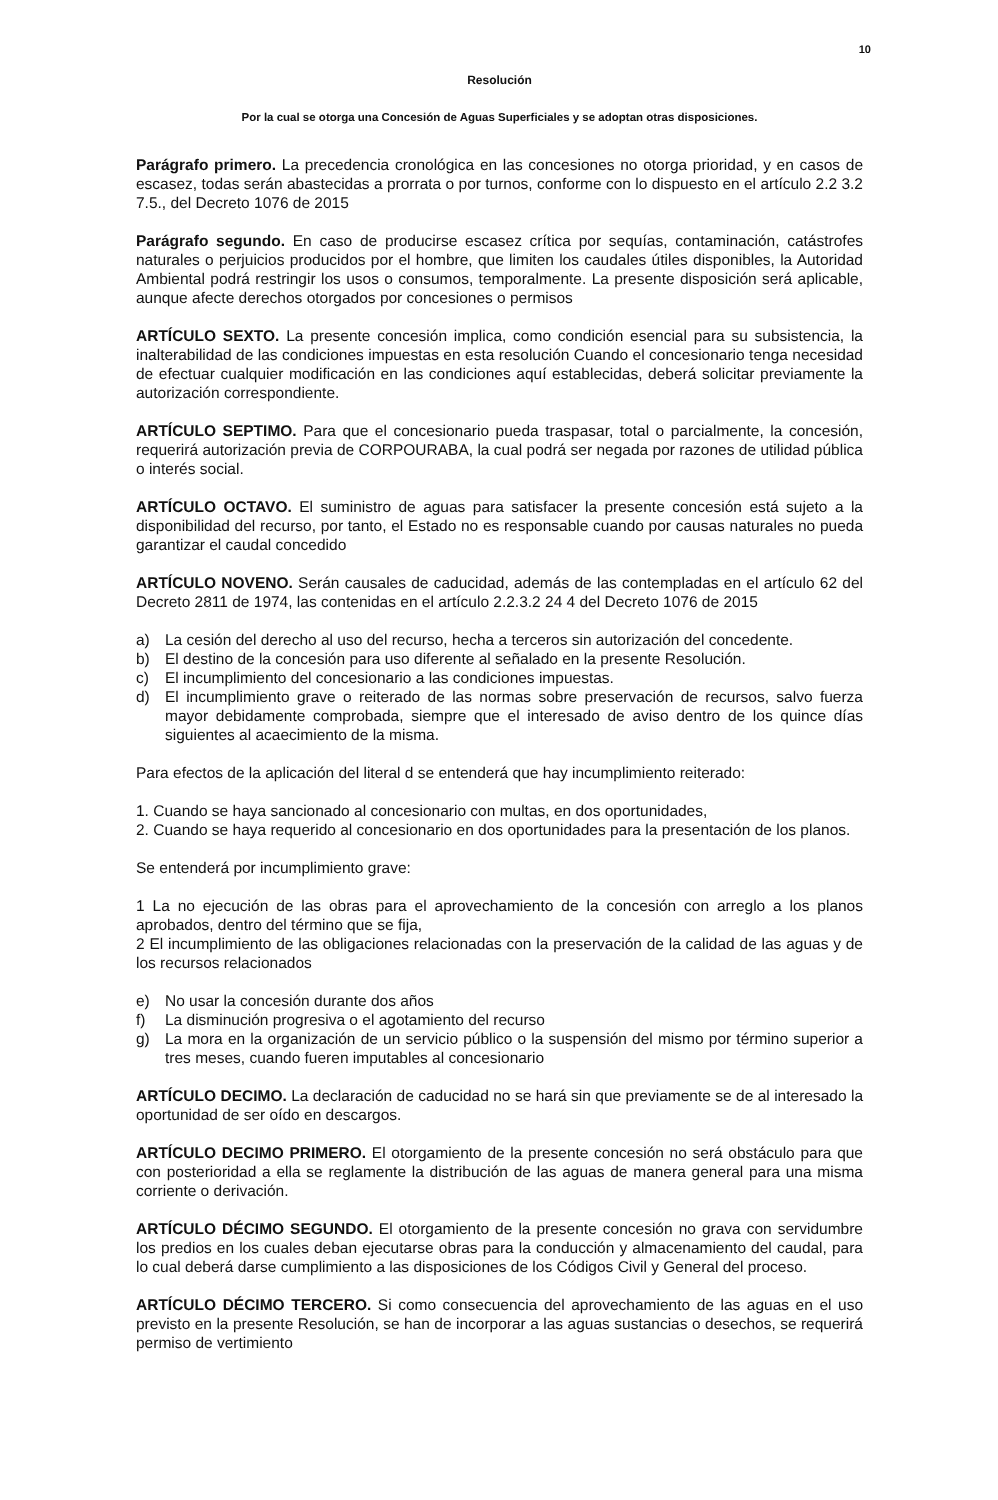10
Resolución
Por la cual se otorga una Concesión de Aguas Superficiales y se adoptan otras disposiciones.
Parágrafo primero. La precedencia cronológica en las concesiones no otorga prioridad, y en casos de escasez, todas serán abastecidas a prorrata o por turnos, conforme con lo dispuesto en el artículo 2.2 3.2 7.5., del Decreto 1076 de 2015
Parágrafo segundo. En caso de producirse escasez crítica por sequías, contaminación, catástrofes naturales o perjuicios producidos por el hombre, que limiten los caudales útiles disponibles, la Autoridad Ambiental podrá restringir los usos o consumos, temporalmente. La presente disposición será aplicable, aunque afecte derechos otorgados por concesiones o permisos
ARTÍCULO SEXTO. La presente concesión implica, como condición esencial para su subsistencia, la inalterabilidad de las condiciones impuestas en esta resolución Cuando el concesionario tenga necesidad de efectuar cualquier modificación en las condiciones aquí establecidas, deberá solicitar previamente la autorización correspondiente.
ARTÍCULO SEPTIMO. Para que el concesionario pueda traspasar, total o parcialmente, la concesión, requerirá autorización previa de CORPOURABA, la cual podrá ser negada por razones de utilidad pública o interés social.
ARTÍCULO OCTAVO. El suministro de aguas para satisfacer la presente concesión está sujeto a la disponibilidad del recurso, por tanto, el Estado no es responsable cuando por causas naturales no pueda garantizar el caudal concedido
ARTÍCULO NOVENO. Serán causales de caducidad, además de las contempladas en el artículo 62 del Decreto 2811 de 1974, las contenidas en el artículo 2.2.3.2 24 4 del Decreto 1076 de 2015
a) La cesión del derecho al uso del recurso, hecha a terceros sin autorización del concedente.
b) El destino de la concesión para uso diferente al señalado en la presente Resolución.
c) El incumplimiento del concesionario a las condiciones impuestas.
d) El incumplimiento grave o reiterado de las normas sobre preservación de recursos, salvo fuerza mayor debidamente comprobada, siempre que el interesado de aviso dentro de los quince días siguientes al acaecimiento de la misma.
Para efectos de la aplicación del literal d se entenderá que hay incumplimiento reiterado:
1. Cuando se haya sancionado al concesionario con multas, en dos oportunidades,
2. Cuando se haya requerido al concesionario en dos oportunidades para la presentación de los planos.
Se entenderá por incumplimiento grave:
1 La no ejecución de las obras para el aprovechamiento de la concesión con arreglo a los planos aprobados, dentro del término que se fija,
2 El incumplimiento de las obligaciones relacionadas con la preservación de la calidad de las aguas y de los recursos relacionados
e) No usar la concesión durante dos años
f) La disminución progresiva o el agotamiento del recurso
g) La mora en la organización de un servicio público o la suspensión del mismo por término superior a tres meses, cuando fueren imputables al concesionario
ARTÍCULO DECIMO. La declaración de caducidad no se hará sin que previamente se de al interesado la oportunidad de ser oído en descargos.
ARTÍCULO DECIMO PRIMERO. El otorgamiento de la presente concesión no será obstáculo para que con posterioridad a ella se reglamente la distribución de las aguas de manera general para una misma corriente o derivación.
ARTÍCULO DÉCIMO SEGUNDO. El otorgamiento de la presente concesión no grava con servidumbre los predios en los cuales deban ejecutarse obras para la conducción y almacenamiento del caudal, para lo cual deberá darse cumplimiento a las disposiciones de los Códigos Civil y General del proceso.
ARTÍCULO DÉCIMO TERCERO. Si como consecuencia del aprovechamiento de las aguas en el uso previsto en la presente Resolución, se han de incorporar a las aguas sustancias o desechos, se requerirá permiso de vertimiento